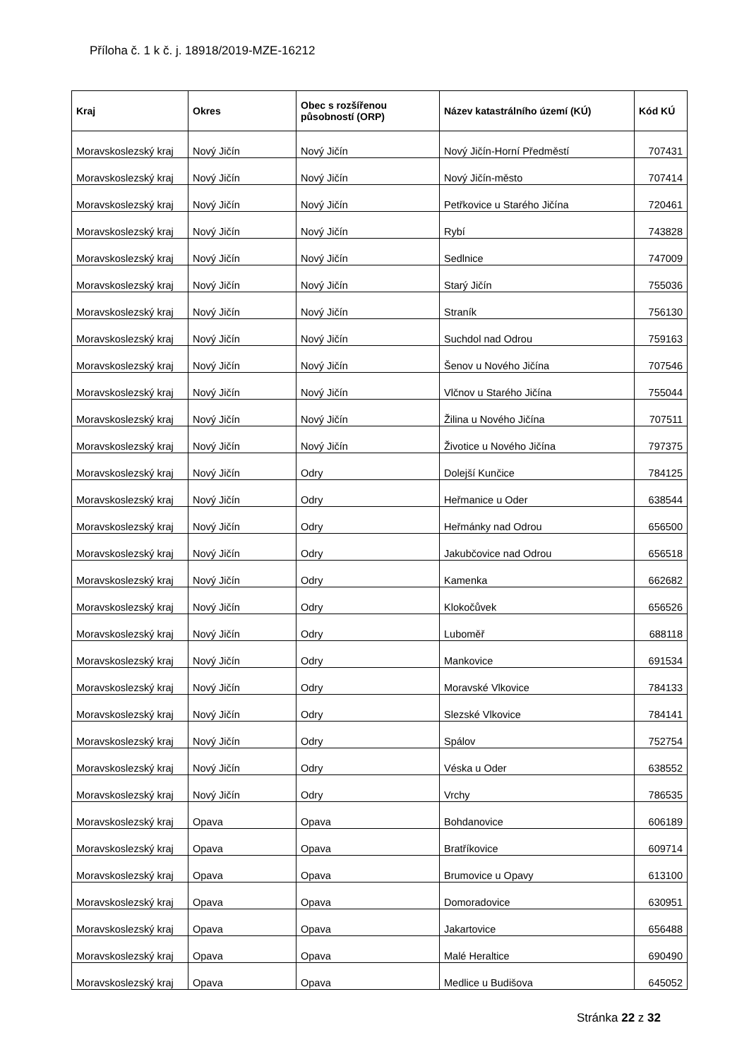Příloha č. 1 k č. j. 18918/2019-MZE-16212
| Kraj | Okres | Obec s rozšířenou působností (ORP) | Název katastrálního území (KÚ) | Kód KÚ |
| --- | --- | --- | --- | --- |
| Moravskoslezský kraj | Nový Jičín | Nový Jičín | Nový Jičín-Horní Předměstí | 707431 |
| Moravskoslezský kraj | Nový Jičín | Nový Jičín | Nový Jičín-město | 707414 |
| Moravskoslezský kraj | Nový Jičín | Nový Jičín | Petřkovice u Starého Jičína | 720461 |
| Moravskoslezský kraj | Nový Jičín | Nový Jičín | Rybí | 743828 |
| Moravskoslezský kraj | Nový Jičín | Nový Jičín | Sedlnice | 747009 |
| Moravskoslezský kraj | Nový Jičín | Nový Jičín | Starý Jičín | 755036 |
| Moravskoslezský kraj | Nový Jičín | Nový Jičín | Straník | 756130 |
| Moravskoslezský kraj | Nový Jičín | Nový Jičín | Suchdol nad Odrou | 759163 |
| Moravskoslezský kraj | Nový Jičín | Nový Jičín | Šenov u Nového Jičína | 707546 |
| Moravskoslezský kraj | Nový Jičín | Nový Jičín | Vlčnov u Starého Jičína | 755044 |
| Moravskoslezský kraj | Nový Jičín | Nový Jičín | Žilina u Nového Jičína | 707511 |
| Moravskoslezský kraj | Nový Jičín | Nový Jičín | Životice u Nového Jičína | 797375 |
| Moravskoslezský kraj | Nový Jičín | Odry | Dolejší Kunčice | 784125 |
| Moravskoslezský kraj | Nový Jičín | Odry | Heřmanice u Oder | 638544 |
| Moravskoslezský kraj | Nový Jičín | Odry | Heřmánky nad Odrou | 656500 |
| Moravskoslezský kraj | Nový Jičín | Odry | Jakubčovice nad Odrou | 656518 |
| Moravskoslezský kraj | Nový Jičín | Odry | Kamenka | 662682 |
| Moravskoslezský kraj | Nový Jičín | Odry | Klokočůvek | 656526 |
| Moravskoslezský kraj | Nový Jičín | Odry | Luboměř | 688118 |
| Moravskoslezský kraj | Nový Jičín | Odry | Mankovice | 691534 |
| Moravskoslezský kraj | Nový Jičín | Odry | Moravské Vlkovice | 784133 |
| Moravskoslezský kraj | Nový Jičín | Odry | Slezské Vlkovice | 784141 |
| Moravskoslezský kraj | Nový Jičín | Odry | Spálov | 752754 |
| Moravskoslezský kraj | Nový Jičín | Odry | Véska u Oder | 638552 |
| Moravskoslezský kraj | Nový Jičín | Odry | Vrchy | 786535 |
| Moravskoslezský kraj | Opava | Opava | Bohdanovice | 606189 |
| Moravskoslezský kraj | Opava | Opava | Bratříkovice | 609714 |
| Moravskoslezský kraj | Opava | Opava | Brumovice u Opavy | 613100 |
| Moravskoslezský kraj | Opava | Opava | Domoradovice | 630951 |
| Moravskoslezský kraj | Opava | Opava | Jakartovice | 656488 |
| Moravskoslezský kraj | Opava | Opava | Malé Heraltice | 690490 |
| Moravskoslezský kraj | Opava | Opava | Medlice u Budišova | 645052 |
Stránka 22 z 32